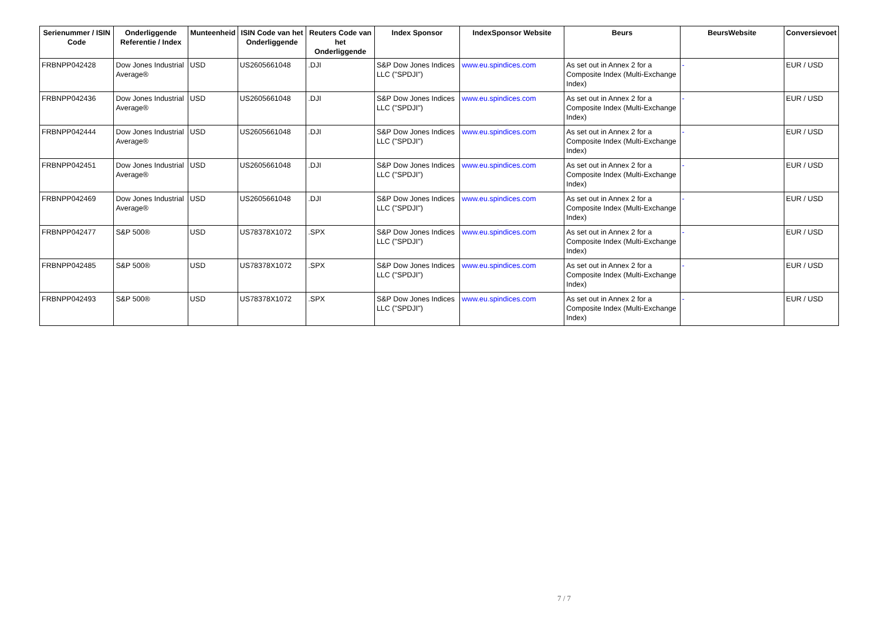| Serienummer / ISIN Code | Onderliggende Referentie / Index | Munteenheid | ISIN Code van het Onderliggende | Reuters Code van het Onderliggende | Index Sponsor | IndexSponsor Website | Beurs | BeursWebsite | Conversievoet |
| --- | --- | --- | --- | --- | --- | --- | --- | --- | --- |
| FRBNPP042428 | Dow Jones Industrial Average® | USD | US2605661048 | .DJI | S&P Dow Jones Indices LLC ("SPDJI") | www.eu.spindices.com | As set out in Annex 2 for a Composite Index (Multi-Exchange Index) | - | EUR / USD |
| FRBNPP042436 | Dow Jones Industrial Average® | USD | US2605661048 | .DJI | S&P Dow Jones Indices LLC ("SPDJI") | www.eu.spindices.com | As set out in Annex 2 for a Composite Index (Multi-Exchange Index) | - | EUR / USD |
| FRBNPP042444 | Dow Jones Industrial Average® | USD | US2605661048 | .DJI | S&P Dow Jones Indices LLC ("SPDJI") | www.eu.spindices.com | As set out in Annex 2 for a Composite Index (Multi-Exchange Index) | - | EUR / USD |
| FRBNPP042451 | Dow Jones Industrial Average® | USD | US2605661048 | .DJI | S&P Dow Jones Indices LLC ("SPDJI") | www.eu.spindices.com | As set out in Annex 2 for a Composite Index (Multi-Exchange Index) | - | EUR / USD |
| FRBNPP042469 | Dow Jones Industrial Average® | USD | US2605661048 | .DJI | S&P Dow Jones Indices LLC ("SPDJI") | www.eu.spindices.com | As set out in Annex 2 for a Composite Index (Multi-Exchange Index) | - | EUR / USD |
| FRBNPP042477 | S&P 500® | USD | US78378X1072 | .SPX | S&P Dow Jones Indices LLC ("SPDJI") | www.eu.spindices.com | As set out in Annex 2 for a Composite Index (Multi-Exchange Index) | - | EUR / USD |
| FRBNPP042485 | S&P 500® | USD | US78378X1072 | .SPX | S&P Dow Jones Indices LLC ("SPDJI") | www.eu.spindices.com | As set out in Annex 2 for a Composite Index (Multi-Exchange Index) | - | EUR / USD |
| FRBNPP042493 | S&P 500® | USD | US78378X1072 | .SPX | S&P Dow Jones Indices LLC ("SPDJI") | www.eu.spindices.com | As set out in Annex 2 for a Composite Index (Multi-Exchange Index) | - | EUR / USD |
7 / 7